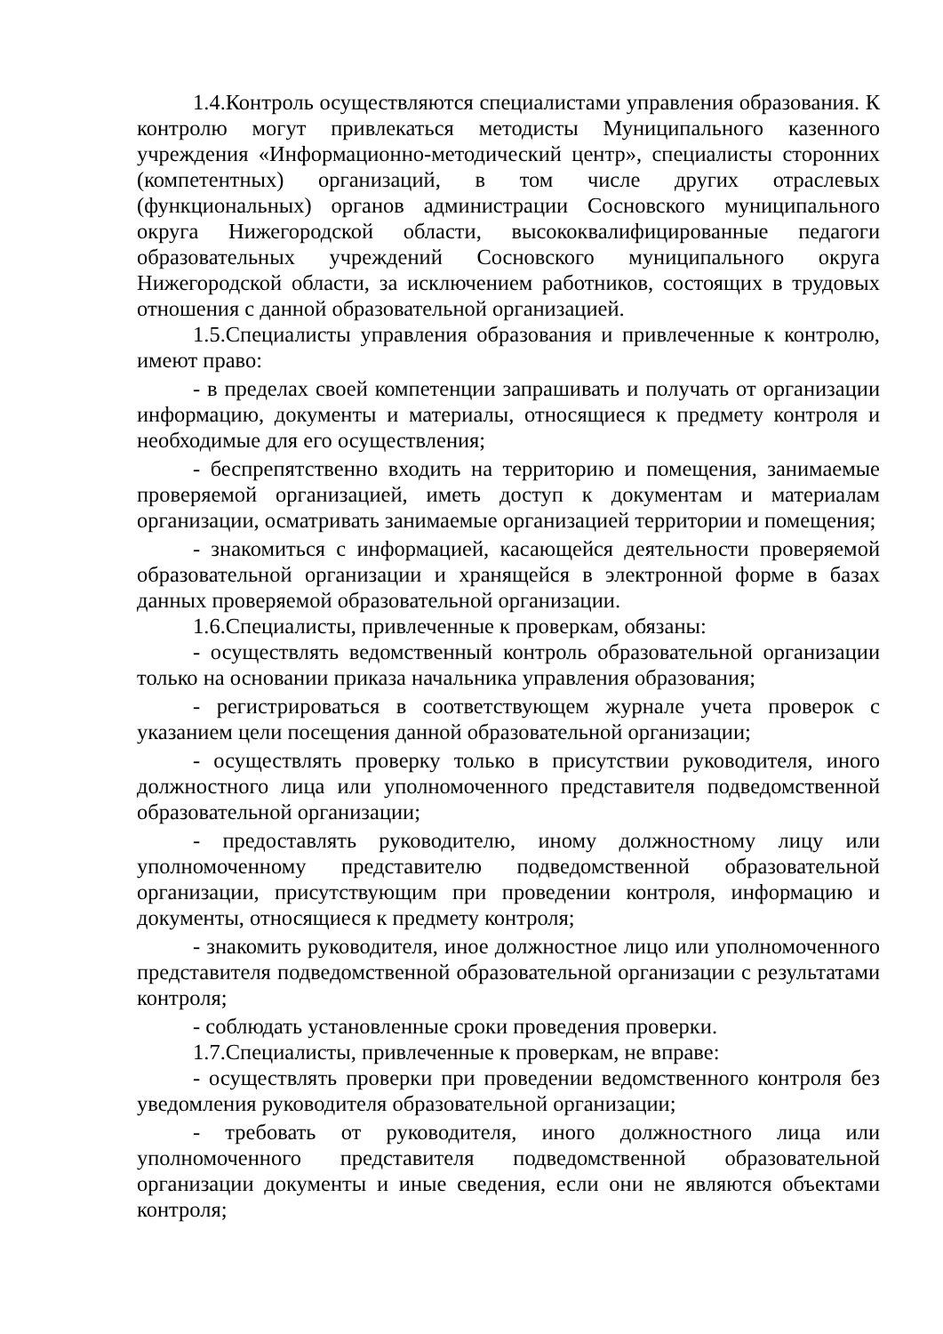1.4.Контроль осуществляются специалистами управления образования. К контролю могут привлекаться методисты Муниципального казенного учреждения «Информационно-методический центр», специалисты сторонних (компетентных) организаций, в том числе других отраслевых (функциональных) органов администрации Сосновского муниципального округа Нижегородской области, высококвалифицированные педагоги образовательных учреждений Сосновского муниципального округа Нижегородской области, за исключением работников, состоящих в трудовых отношения с данной образовательной организацией.
1.5.Специалисты управления образования и привлеченные к контролю, имеют право:
- в пределах своей компетенции запрашивать и получать от организации информацию, документы и материалы, относящиеся к предмету контроля и необходимые для его осуществления;
- беспрепятственно входить на территорию и помещения, занимаемые проверяемой организацией, иметь доступ к документам и материалам организации, осматривать занимаемые организацией территории и помещения;
- знакомиться с информацией, касающейся деятельности проверяемой образовательной организации и хранящейся в электронной форме в базах данных проверяемой образовательной организации.
1.6.Специалисты, привлеченные к проверкам, обязаны:
- осуществлять ведомственный контроль образовательной организации только на основании приказа начальника управления образования;
- регистрироваться в соответствующем журнале учета проверок с указанием цели посещения данной образовательной организации;
- осуществлять проверку только в присутствии руководителя, иного должностного лица или уполномоченного представителя подведомственной образовательной организации;
- предоставлять руководителю, иному должностному лицу или уполномоченному представителю подведомственной образовательной организации, присутствующим при проведении контроля, информацию и документы, относящиеся к предмету контроля;
- знакомить руководителя, иное должностное лицо или уполномоченного представителя подведомственной образовательной организации с результатами контроля;
- соблюдать установленные сроки проведения проверки.
1.7.Специалисты, привлеченные к проверкам, не вправе:
- осуществлять проверки при проведении ведомственного контроля без уведомления руководителя образовательной организации;
- требовать от руководителя, иного должностного лица или уполномоченного представителя подведомственной образовательной организации документы и иные сведения, если они не являются объектами контроля;